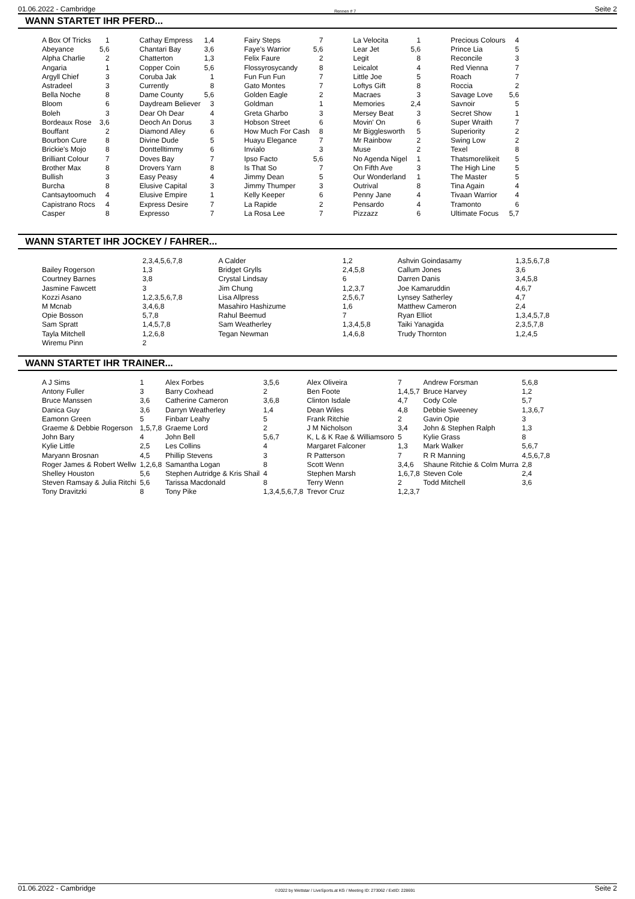01.06.2022 - Cambridge Rennen # 7 Seite 2
WANN STARTET IHR PFERD...
| A Box Of Tricks | 1 | Cathay Empress | 1,4 | Fairy Steps | 7 | La Velocita | 1 | Precious Colours | 4 |
| Abeyance | 5,6 | Chantari Bay | 3,6 | Faye's Warrior | 5,6 | Lear Jet | 5,6 | Prince Lia | 5 |
| Alpha Charlie | 2 | Chatterton | 1,3 | Felix Faure | 2 | Legit | 8 | Reconcile | 3 |
| Angaria | 1 | Copper Coin | 5,6 | Flossyrosycandy | 8 | Leicalot | 4 | Red Vienna | 7 |
| Argyll Chief | 3 | Coruba Jak | 1 | Fun Fun Fun | 7 | Little Joe | 5 | Roach | 7 |
| Astradeel | 3 | Currently | 8 | Gato Montes | 7 | Loftys Gift | 8 | Roccia | 2 |
| Bella Noche | 8 | Dame County | 5,6 | Golden Eagle | 2 | Macraes | 3 | Savage Love | 5,6 |
| Bloom | 6 | Daydream Believer | 3 | Goldman | 1 | Memories | 2,4 | Savnoir | 5 |
| Boleh | 3 | Dear Oh Dear | 4 | Greta Gharbo | 3 | Mersey Beat | 3 | Secret Show | 1 |
| Bordeaux Rose | 3,6 | Deoch An Dorus | 3 | Hobson Street | 6 | Movin' On | 6 | Super Wraith | 7 |
| Bouffant | 2 | Diamond Alley | 6 | How Much For Cash | 8 | Mr Bigglesworth | 5 | Superiority | 2 |
| Bourbon Cure | 8 | Divine Dude | 5 | Huayu Elegance | 7 | Mr Rainbow | 2 | Swing Low | 2 |
| Brickie's Mojo | 8 | Donttelltimmy | 6 | Invialo | 3 | Muse | 2 | Texel | 8 |
| Brilliant Colour | 7 | Doves Bay | 7 | Ipso Facto | 5,6 | No Agenda Nigel | 1 | Thatsmorelikeit | 5 |
| Brother Max | 8 | Drovers Yarn | 8 | Is That So | 7 | On Fifth Ave | 3 | The High Line | 5 |
| Bullish | 3 | Easy Peasy | 4 | Jimmy Dean | 5 | Our Wonderland | 1 | The Master | 5 |
| Burcha | 8 | Elusive Capital | 3 | Jimmy Thumper | 3 | Outrival | 8 | Tina Again | 4 |
| Cantsaytoomuch | 4 | Elusive Empire | 1 | Kelly Keeper | 6 | Penny Jane | 4 | Tivaan Warrior | 4 |
| Capistrano Rocs | 4 | Express Desire | 7 | La Rapide | 2 | Pensardo | 4 | Tramonto | 6 |
| Casper | 8 | Expresso | 7 | La Rosa Lee | 7 | Pizzazz | 6 | Ultimate Focus | 5,7 |
WANN STARTET IHR JOCKEY / FAHRER...
| | 2,3,4,5,6,7,8 | A Calder | 1,2 | Ashvin Goindasamy | 1,3,5,6,7,8 |
| Bailey Rogerson | 1,3 | Bridget Grylls | 2,4,5,8 | Callum Jones | 3,6 |
| Courtney Barnes | 3,8 | Crystal Lindsay | 6 | Darren Danis | 3,4,5,8 |
| Jasmine Fawcett | 3 | Jim Chung | 1,2,3,7 | Joe Kamaruddin | 4,6,7 |
| Kozzi Asano | 1,2,3,5,6,7,8 | Lisa Allpress | 2,5,6,7 | Lynsey Satherley | 4,7 |
| M Mcnab | 3,4,6,8 | Masahiro Hashizume | 1,6 | Matthew Cameron | 2,4 |
| Opie Bosson | 5,7,8 | Rahul Beemud | 7 | Ryan Elliot | 1,3,4,5,7,8 |
| Sam Spratt | 1,4,5,7,8 | Sam Weatherley | 1,3,4,5,8 | Taiki Yanagida | 2,3,5,7,8 |
| Tayla Mitchell | 1,2,6,8 | Tegan Newman | 1,4,6,8 | Trudy Thornton | 1,2,4,5 |
| Wiremu Pinn | 2 | | | | |
WANN STARTET IHR TRAINER...
| A J Sims | 1 | Alex Forbes | 3,5,6 | Alex Oliveira | 7 | Andrew Forsman | 5,6,8 |
| Antony Fuller | 3 | Barry Coxhead | 2 | Ben Foote | 1,4,5,7 | Bruce Harvey | 1,2 |
| Bruce Manssen | 3,6 | Catherine Cameron | 3,6,8 | Clinton Isdale | 4,7 | Cody Cole | 5,7 |
| Danica Guy | 3,6 | Darryn Weatherley | 1,4 | Dean Wiles | 4,8 | Debbie Sweeney | 1,3,6,7 |
| Eamonn Green | 5 | Finbarr Leahy | 5 | Frank Ritchie | 2 | Gavin Opie | 3 |
| Graeme & Debbie Rogerson | 1,5,7,8 | Graeme Lord | 2 | J M Nicholson | 3,4 | John & Stephen Ralph | 1,3 |
| John Bary | 4 | John Bell | 5,6,7 | K, L & K Rae & Williamsoro | 5 | Kylie Grass | 8 |
| Kylie Little | 2,5 | Les Collins | 4 | Margaret Falconer | 1,3 | Mark Walker | 5,6,7 |
| Maryann Brosnan | 4,5 | Phillip Stevens | 3 | R Patterson | 7 | R R Manning | 4,5,6,7,8 |
| Roger James & Robert Wellw | 1,2,6,8 | Samantha Logan | 8 | Scott Wenn | 3,4,6 | Shaune Ritchie & Colm Murra | 2,8 |
| Shelley Houston | 5,6 | Stephen Autridge & Kris Shail | 4 | Stephen Marsh | 1,6,7,8 | Steven Cole | 2,4 |
| Steven Ramsay & Julia Ritchi | 5,6 | Tarissa Macdonald | 8 | Terry Wenn | 2 | Todd Mitchell | 3,6 |
| Tony Dravitzki | 8 | Tony Pike | 1,3,4,5,6,7,8 | Trevor Cruz | 1,2,3,7 | | |
01.06.2022 - Cambridge ©2022 by Wettstar / LiveSports.at KG / Meeting ID: 273062 / ExtID: 228691 Seite 2